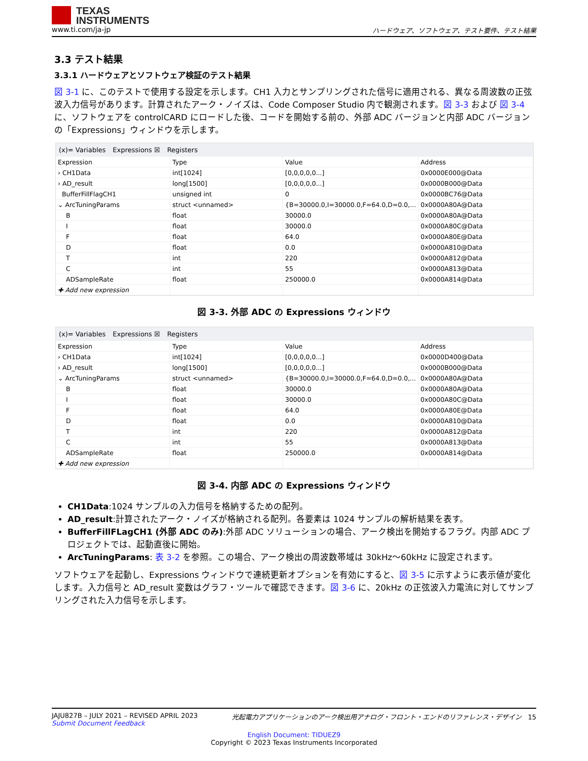TEXAS
INSTRUMENTS
www.ti.com/ja-jp ハードウェア、ソフトウェア、テスト要件、テスト結果
3.3 テスト結果
3.3.1 ハードウェアとソフトウェア検証のテスト結果
図 3-1 に、このテストで使用する設定を示します。CH1 入力とサンプリングされた信号に適用される、異なる周波数の正弦波入力信号があります。計算されたアーク・ノイズは、Code Composer Studio 内で観測されます。図 3-3 および 図 3-4 に、ソフトウェアを controlCARD にロードした後、コードを開始する前の、外部 ADC バージョンと内部 ADC バージョンの「Expressions」ウィンドウを示します。
(x)= Variables Expressions ☒ Registers
| Expression | Type | Value | Address |
| --- | --- | --- | --- |
| › CH1Data | int[1024] | [0,0,0,0,0...] | 0x0000E000@Data |
| › AD_result | long[1500] | [0,0,0,0,0...] | 0x0000B000@Data |
| BufferFillFlagCH1 | unsigned int | 0 | 0x0000BC76@Data |
| ⌄ ArcTuningParams | struct <unnamed> | {B=30000.0,I=30000.0,F=64.0,D=0.0,... | 0x0000A80A@Data |
| B | float | 30000.0 | 0x0000A80A@Data |
| I | float | 30000.0 | 0x0000A80C@Data |
| F | float | 64.0 | 0x0000A80E@Data |
| D | float | 0.0 | 0x0000A810@Data |
| T | int | 220 | 0x0000A812@Data |
| C | int | 55 | 0x0000A813@Data |
| ADSampleRate | float | 250000.0 | 0x0000A814@Data |
| ✚ Add new expression | | | |
図 3-3. 外部 ADC の Expressions ウィンドウ
(x)= Variables Expressions ☒ Registers
| Expression | Type | Value | Address |
| --- | --- | --- | --- |
| › CH1Data | int[1024] | [0,0,0,0,0...] | 0x0000D400@Data |
| › AD_result | long[1500] | [0,0,0,0,0...] | 0x0000B000@Data |
| ⌄ ArcTuningParams | struct <unnamed> | {B=30000.0,I=30000.0,F=64.0,D=0.0,... | 0x0000A80A@Data |
| B | float | 30000.0 | 0x0000A80A@Data |
| I | float | 30000.0 | 0x0000A80C@Data |
| F | float | 64.0 | 0x0000A80E@Data |
| D | float | 0.0 | 0x0000A810@Data |
| T | int | 220 | 0x0000A812@Data |
| C | int | 55 | 0x0000A813@Data |
| ADSampleRate | float | 250000.0 | 0x0000A814@Data |
| ✚ Add new expression | | | |
図 3-4. 内部 ADC の Expressions ウィンドウ
CH1Data:1024 サンプルの入力信号を格納するための配列。
AD_result:計算されたアーク・ノイズが格納される配列。各要素は 1024 サンプルの解析結果を表す。
BufferFillFLagCH1 (外部 ADC のみ):外部 ADC ソリューションの場合、アーク検出を開始するフラグ。内部 ADC プロジェクトでは、起動直後に開始。
ArcTuningParams: 表 3-2 を参照。この場合、アーク検出の周波数帯域は 30kHz～60kHz に設定されます。
ソフトウェアを起動し、Expressions ウィンドウで連続更新オプションを有効にすると、図 3-5 に示すように表示値が変化します。入力信号と AD_result 変数はグラフ・ツールで確認できます。図 3-6 に、20kHz の正弦波入力電流に対してサンプリングされた入力信号を示します。
JAJU827B – JULY 2021 – REVISED APRIL 2023
Submit Document Feedback 光起電力アプリケーションのアーク検出用アナログ・フロント・エンドのリファレンス・デザイン 15
English Document: TIDUEZ9
Copyright © 2023 Texas Instruments Incorporated